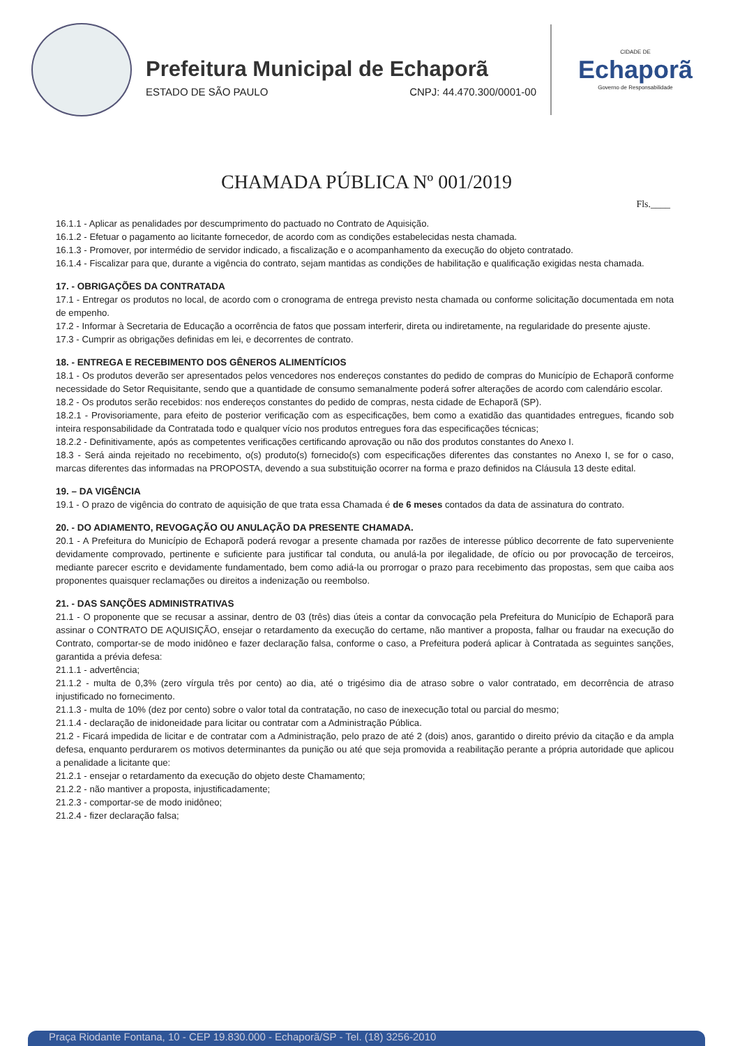Prefeitura Municipal de Echaporã
ESTADO DE SÃO PAULO CNPJ: 44.470.300/0001-00
CIDADE DE
Echaporã
Governo de Responsabilidade
CHAMADA PÚBLICA Nº 001/2019
Fls.____
16.1.1 - Aplicar as penalidades por descumprimento do pactuado no Contrato de Aquisição.
16.1.2 - Efetuar o pagamento ao licitante fornecedor, de acordo com as condições estabelecidas nesta chamada.
16.1.3 - Promover, por intermédio de servidor indicado, a fiscalização e o acompanhamento da execução do objeto contratado.
16.1.4 - Fiscalizar para que, durante a vigência do contrato, sejam mantidas as condições de habilitação e qualificação exigidas nesta chamada.
17. - OBRIGAÇÕES DA CONTRATADA
17.1 - Entregar os produtos no local, de acordo com o cronograma de entrega previsto nesta chamada ou conforme solicitação documentada em nota de empenho.
17.2 - Informar à Secretaria de Educação a ocorrência de fatos que possam interferir, direta ou indiretamente, na regularidade do presente ajuste.
17.3 - Cumprir as obrigações definidas em lei, e decorrentes de contrato.
18. - ENTREGA E RECEBIMENTO DOS GÊNEROS ALIMENTÍCIOS
18.1 - Os produtos deverão ser apresentados pelos vencedores nos endereços constantes do pedido de compras do Município de Echaporã conforme necessidade do Setor Requisitante, sendo que a quantidade de consumo semanalmente poderá sofrer alterações de acordo com calendário escolar.
18.2 - Os produtos serão recebidos: nos endereços constantes do pedido de compras, nesta cidade de Echaporã (SP).
18.2.1 - Provisoriamente, para efeito de posterior verificação com as especificações, bem como a exatidão das quantidades entregues, ficando sob inteira responsabilidade da Contratada todo e qualquer vício nos produtos entregues fora das especificações técnicas;
18.2.2 - Definitivamente, após as competentes verificações certificando aprovação ou não dos produtos constantes do Anexo I.
18.3 - Será ainda rejeitado no recebimento, o(s) produto(s) fornecido(s) com especificações diferentes das constantes no Anexo I, se for o caso, marcas diferentes das informadas na PROPOSTA, devendo a sua substituição ocorrer na forma e prazo definidos na Cláusula 13 deste edital.
19. – DA VIGÊNCIA
19.1 - O prazo de vigência do contrato de aquisição de que trata essa Chamada é de 6 meses contados da data de assinatura do contrato.
20. - DO ADIAMENTO, REVOGAÇÃO OU ANULAÇÃO DA PRESENTE CHAMADA.
20.1 - A Prefeitura do Município de Echaporã poderá revogar a presente chamada por razões de interesse público decorrente de fato superveniente devidamente comprovado, pertinente e suficiente para justificar tal conduta, ou anulá-la por ilegalidade, de ofício ou por provocação de terceiros, mediante parecer escrito e devidamente fundamentado, bem como adiá-la ou prorrogar o prazo para recebimento das propostas, sem que caiba aos proponentes quaisquer reclamações ou direitos a indenização ou reembolso.
21. - DAS SANÇÕES ADMINISTRATIVAS
21.1 - O proponente que se recusar a assinar, dentro de 03 (três) dias úteis a contar da convocação pela Prefeitura do Município de Echaporã para assinar o CONTRATO DE AQUISIÇÃO, ensejar o retardamento da execução do certame, não mantiver a proposta, falhar ou fraudar na execução do Contrato, comportar-se de modo inidôneo e fazer declaração falsa, conforme o caso, a Prefeitura poderá aplicar à Contratada as seguintes sanções, garantida a prévia defesa:
21.1.1 - advertência;
21.1.2 - multa de 0,3% (zero vírgula três por cento) ao dia, até o trigésimo dia de atraso sobre o valor contratado, em decorrência de atraso injustificado no fornecimento.
21.1.3 - multa de 10% (dez por cento) sobre o valor total da contratação, no caso de inexecução total ou parcial do mesmo;
21.1.4 - declaração de inidoneidade para licitar ou contratar com a Administração Pública.
21.2 - Ficará impedida de licitar e de contratar com a Administração, pelo prazo de até 2 (dois) anos, garantido o direito prévio da citação e da ampla defesa, enquanto perdurarem os motivos determinantes da punição ou até que seja promovida a reabilitação perante a própria autoridade que aplicou a penalidade a licitante que:
21.2.1 - ensejar o retardamento da execução do objeto deste Chamamento;
21.2.2 - não mantiver a proposta, injustificadamente;
21.2.3 - comportar-se de modo inidôneo;
21.2.4 - fizer declaração falsa;
Praça Riodante Fontana, 10 - CEP 19.830.000 - Echaporã/SP - Tel. (18) 3256-2010